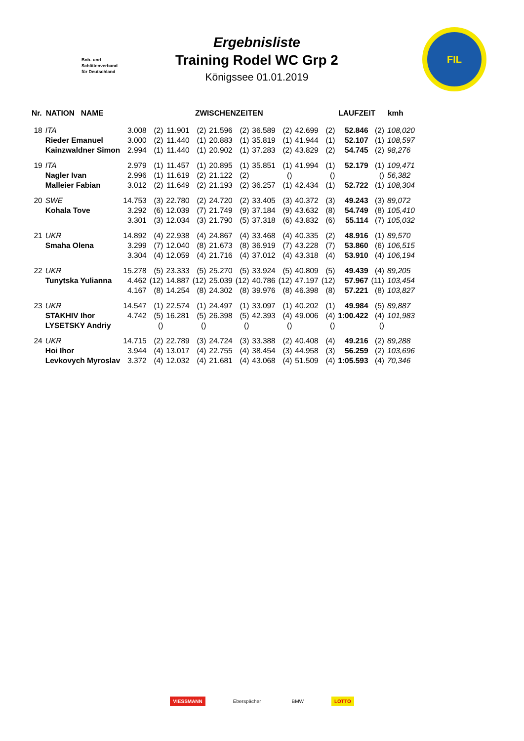Bob- und
Schlittenverband
für Deutschland
Ergebnisliste
Training Rodel WC Grp 2
Königssee 01.01.2019
FIL
| Nr. | NATION NAME | ZWISCHENZEITEN | | | | | | | | | | LAUFZEIT | | kmh |
| --- | --- | --- | --- | --- | --- | --- | --- | --- | --- | --- | --- | --- | --- | --- |
| 18 | ITA | 3.008 | (2) | 11.901 | (2) | 21.596 | (2) | 36.589 | (2) | 42.699 | (2) | 52.846 | (2) | 108,020 |
| | Rieder Emanuel | 3.000 | (2) | 11.440 | (1) | 20.883 | (1) | 35.819 | (1) | 41.944 | (1) | 52.107 | (1) | 108,597 |
| | Kainzwaldner Simon | 2.994 | (1) | 11.440 | (1) | 20.902 | (1) | 37.283 | (2) | 43.829 | (2) | 54.745 | (2) | 98,276 |
| 19 | ITA | 2.979 | (1) | 11.457 | (1) | 20.895 | (1) | 35.851 | (1) | 41.994 | (1) | 52.179 | (1) | 109,471 |
| | Nagler Ivan | 2.996 | (1) | 11.619 | (2) | 21.122 | (2) | | () | | () | | () | 56,382 |
| | Malleier Fabian | 3.012 | (2) | 11.649 | (2) | 21.193 | (2) | 36.257 | (1) | 42.434 | (1) | 52.722 | (1) | 108,304 |
| 20 | SWE | 14.753 | (3) | 22.780 | (2) | 24.720 | (2) | 33.405 | (3) | 40.372 | (3) | 49.243 | (3) | 89,072 |
| | Kohala Tove | 3.292 | (6) | 12.039 | (7) | 21.749 | (9) | 37.184 | (9) | 43.632 | (8) | 54.749 | (8) | 105,410 |
| | | 3.301 | (3) | 12.034 | (3) | 21.790 | (5) | 37.318 | (6) | 43.832 | (6) | 55.114 | (7) | 105,032 |
| 21 | UKR | 14.892 | (4) | 22.938 | (4) | 24.867 | (4) | 33.468 | (4) | 40.335 | (2) | 48.916 | (1) | 89,570 |
| | Smaha Olena | 3.299 | (7) | 12.040 | (8) | 21.673 | (8) | 36.919 | (7) | 43.228 | (7) | 53.860 | (6) | 106,515 |
| | | 3.304 | (4) | 12.059 | (4) | 21.716 | (4) | 37.012 | (4) | 43.318 | (4) | 53.910 | (4) | 106,194 |
| 22 | UKR | 15.278 | (5) | 23.333 | (5) | 25.270 | (5) | 33.924 | (5) | 40.809 | (5) | 49.439 | (4) | 89,205 |
| | Tunytska Yulianna | 4.462 | (12) | 14.887 | (12) | 25.039 | (12) | 40.786 | (12) | 47.197 | (12) | 57.967 | (11) | 103,454 |
| | | 4.167 | (8) | 14.254 | (8) | 24.302 | (8) | 39.976 | (8) | 46.398 | (8) | 57.221 | (8) | 103,827 |
| 23 | UKR | 14.547 | (1) | 22.574 | (1) | 24.497 | (1) | 33.097 | (1) | 40.202 | (1) | 49.984 | (5) | 89,887 |
| | STAKHIV Ihor | 4.742 | (5) | 16.281 | (5) | 26.398 | (5) | 42.393 | (4) | 49.006 | (4) | 1:00.422 | (4) | 101,983 |
| | LYSETSKY Andriy | | () | | () | | () | | () | | () | | () | |
| 24 | UKR | 14.715 | (2) | 22.789 | (3) | 24.724 | (3) | 33.388 | (2) | 40.408 | (4) | 49.216 | (2) | 89,288 |
| | Hoi Ihor | 3.944 | (4) | 13.017 | (4) | 22.755 | (4) | 38.454 | (3) | 44.958 | (3) | 56.259 | (2) | 103,696 |
| | Levkovych Myroslav | 3.372 | (4) | 12.032 | (4) | 21.681 | (4) | 43.068 | (4) | 51.509 | (4) | 1:05.593 | (4) | 70,346 |
VIESSMANN Eberspächer BMW LOTTO